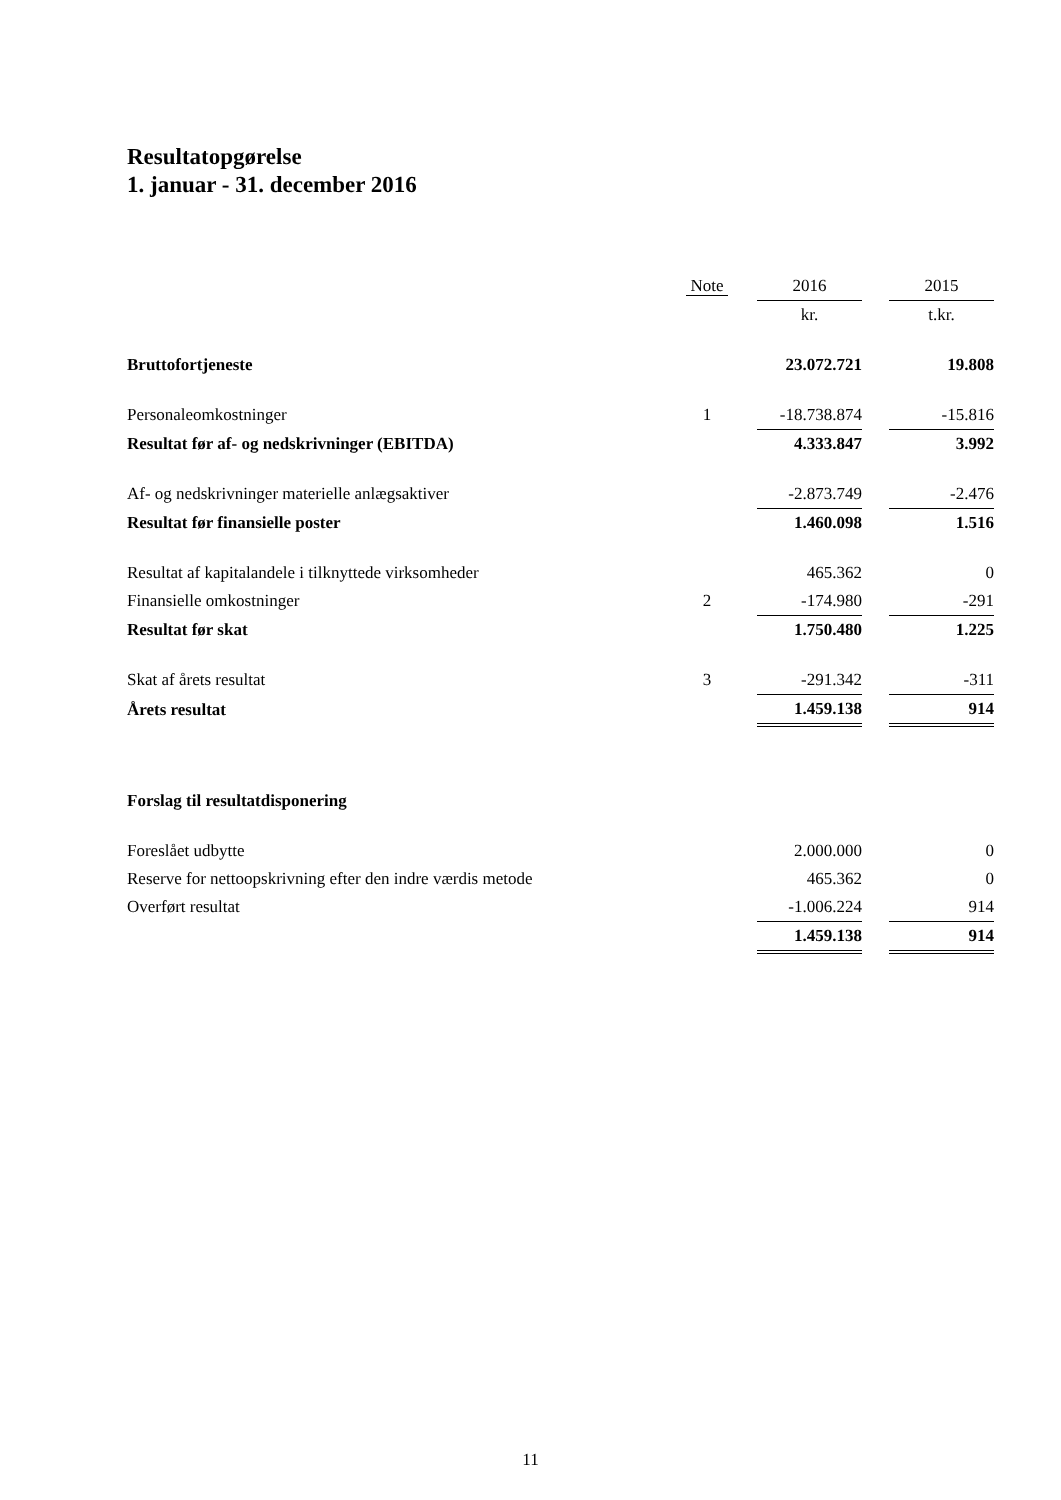Resultatopgørelse
1. januar - 31. december 2016
| | Note | 2016 | | 2015 |
| --- | --- | --- | --- | --- |
| | | kr. | | t.kr. |
| Bruttofortjeneste | | 23.072.721 | | 19.808 |
| Personaleomkostninger | 1 | -18.738.874 | | -15.816 |
| Resultat før af- og nedskrivninger (EBITDA) | | 4.333.847 | | 3.992 |
| Af- og nedskrivninger materielle anlægsaktiver | | -2.873.749 | | -2.476 |
| Resultat før finansielle poster | | 1.460.098 | | 1.516 |
| Resultat af kapitalandele i tilknyttede virksomheder | | 465.362 | | 0 |
| Finansielle omkostninger | 2 | -174.980 | | -291 |
| Resultat før skat | | 1.750.480 | | 1.225 |
| Skat af årets resultat | 3 | -291.342 | | -311 |
| Årets resultat | | 1.459.138 | | 914 |
| Forslag til resultatdisponering | | | | |
| Foreslået udbytte | | 2.000.000 | | 0 |
| Reserve for nettoopskrivning efter den indre værdis metode | | 465.362 | | 0 |
| Overført resultat | | -1.006.224 | | 914 |
| | | 1.459.138 | | 914 |
11